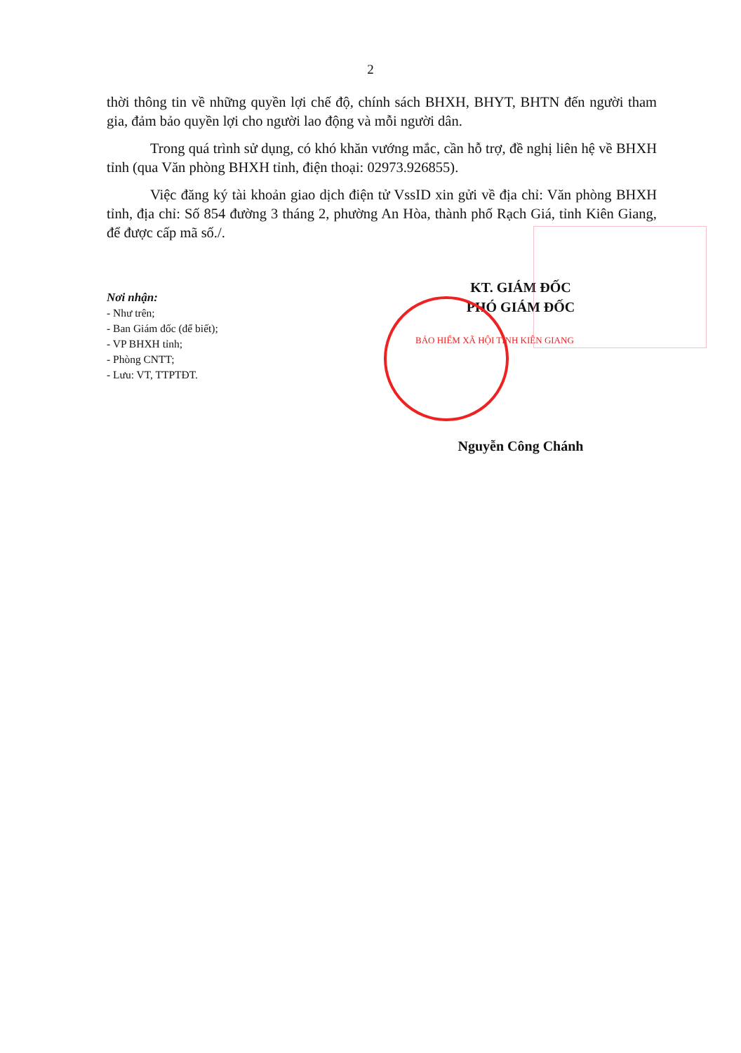2
thời thông tin về những quyền lợi chế độ, chính sách BHXH, BHYT, BHTN đến người tham gia, đảm bảo quyền lợi cho người lao động và mỗi người dân.
Trong quá trình sử dụng, có khó khăn vướng mắc, cần hỗ trợ, đề nghị liên hệ về BHXH tỉnh (qua Văn phòng BHXH tỉnh, điện thoại: 02973.926855).
Việc đăng ký tài khoản giao dịch điện tử VssID xin gửi về địa chỉ: Văn phòng BHXH tỉnh, địa chỉ: Số 854 đường 3 tháng 2, phường An Hòa, thành phố Rạch Giá, tỉnh Kiên Giang, để được cấp mã số./.
Nơi nhận:
- Như trên;
- Ban Giám đốc (để biết);
- VP BHXH tỉnh;
- Phòng CNTT;
- Lưu: VT, TTPTĐT.
KT. GIÁM ĐỐC
PHÓ GIÁM ĐỐC
BẢO HIỂM XÃ HỘI TỈNH KIÊN GIANG
Nguyễn Công Chánh